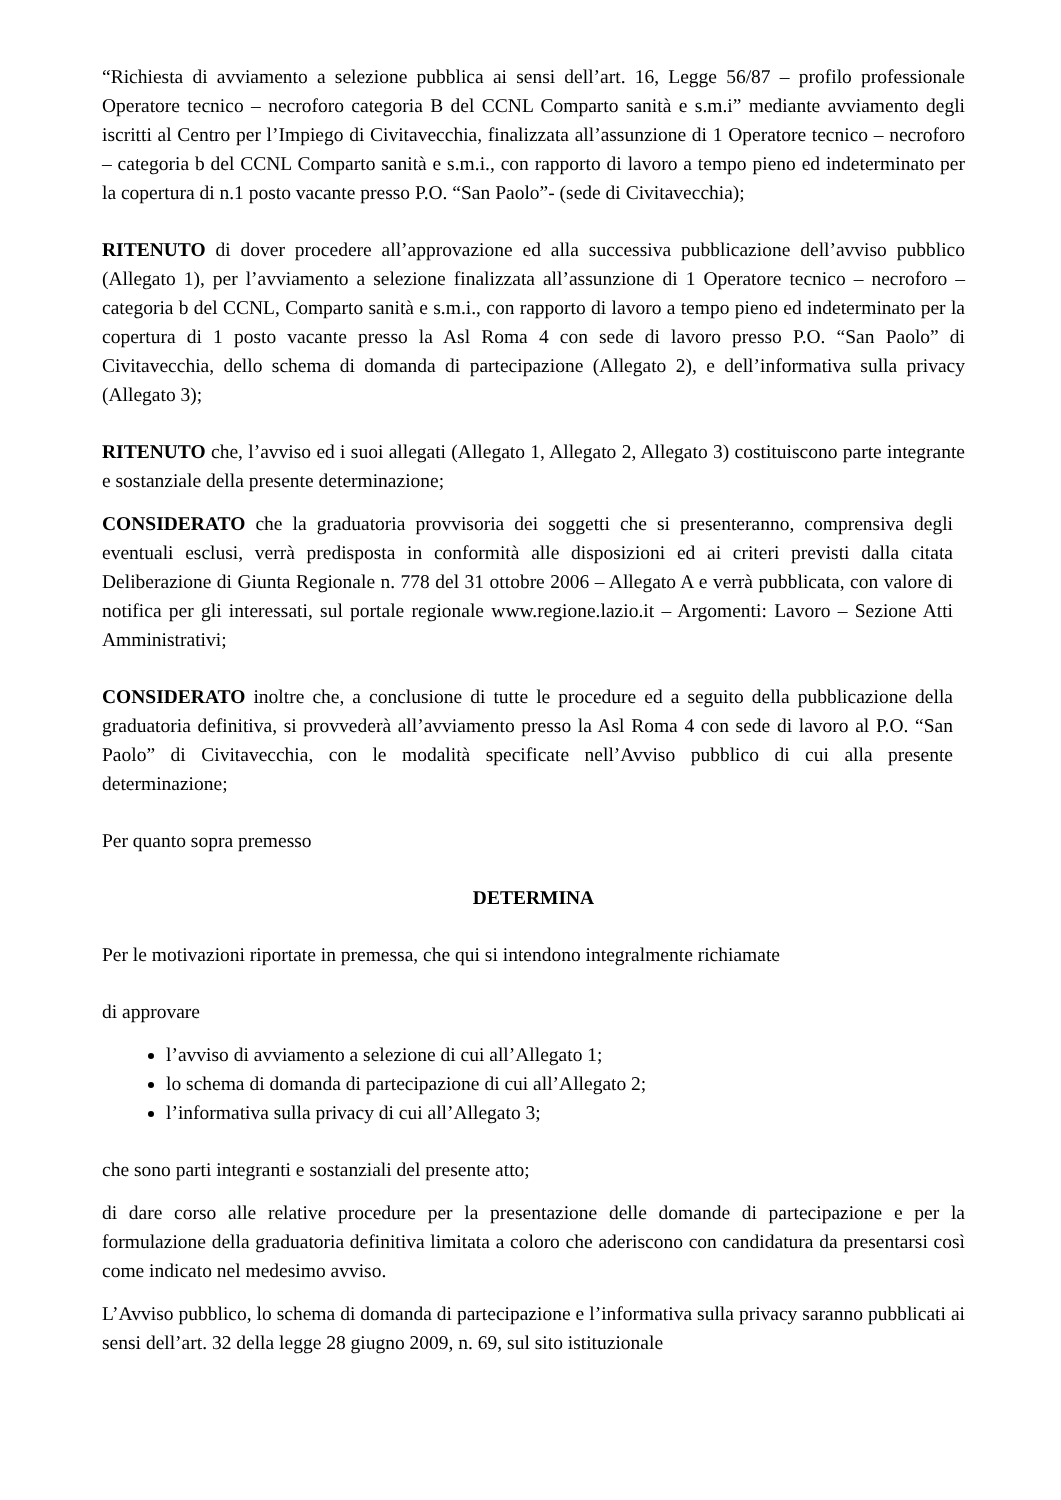“Richiesta di avviamento a selezione pubblica ai sensi dell’art. 16, Legge 56/87 – profilo professionale Operatore tecnico – necroforo categoria B del CCNL Comparto sanità e s.m.i” mediante avviamento degli iscritti al Centro per l’Impiego di Civitavecchia, finalizzata all’assunzione di 1 Operatore tecnico – necroforo – categoria b del CCNL Comparto sanità e s.m.i., con rapporto di lavoro a tempo pieno ed indeterminato per la copertura di n.1 posto vacante presso P.O. “San Paolo”- (sede di Civitavecchia);
RITENUTO di dover procedere all’approvazione ed alla successiva pubblicazione dell’avviso pubblico (Allegato 1), per l’avviamento a selezione finalizzata all’assunzione di 1 Operatore tecnico – necroforo – categoria b del CCNL, Comparto sanità e s.m.i., con rapporto di lavoro a tempo pieno ed indeterminato per la copertura di 1 posto vacante presso la Asl Roma 4 con sede di lavoro presso P.O. “San Paolo” di Civitavecchia, dello schema di domanda di partecipazione (Allegato 2), e dell’informativa sulla privacy (Allegato 3);
RITENUTO che, l’avviso ed i suoi allegati (Allegato 1, Allegato 2, Allegato 3) costituiscono parte integrante e sostanziale della presente determinazione;
CONSIDERATO che la graduatoria provvisoria dei soggetti che si presenteranno, comprensiva degli eventuali esclusi, verrà predisposta in conformità alle disposizioni ed ai criteri previsti dalla citata Deliberazione di Giunta Regionale n. 778 del 31 ottobre 2006 – Allegato A e verrà pubblicata, con valore di notifica per gli interessati, sul portale regionale www.regione.lazio.it – Argomenti: Lavoro – Sezione Atti Amministrativi;
CONSIDERATO inoltre che, a conclusione di tutte le procedure ed a seguito della pubblicazione della graduatoria definitiva, si provvederà all’avviamento presso la Asl Roma 4 con sede di lavoro al P.O. “San Paolo” di Civitavecchia, con le modalità specificate nell’Avviso pubblico di cui alla presente determinazione;
Per quanto sopra premesso
DETERMINA
Per le motivazioni riportate in premessa, che qui si intendono integralmente richiamate
di approvare
l’avviso di avviamento a selezione di cui all’Allegato 1;
lo schema di domanda di partecipazione di cui all’Allegato 2;
l’informativa sulla privacy di cui all’Allegato 3;
che sono parti integranti e sostanziali del presente atto;
di dare corso alle relative procedure per la presentazione delle domande di partecipazione e per la formulazione della graduatoria definitiva limitata a coloro che aderiscono con candidatura da presentarsi così come indicato nel medesimo avviso.
L’Avviso pubblico, lo schema di domanda di partecipazione e l’informativa sulla privacy saranno pubblicati ai sensi dell’art. 32 della legge 28 giugno 2009, n. 69, sul sito istituzionale